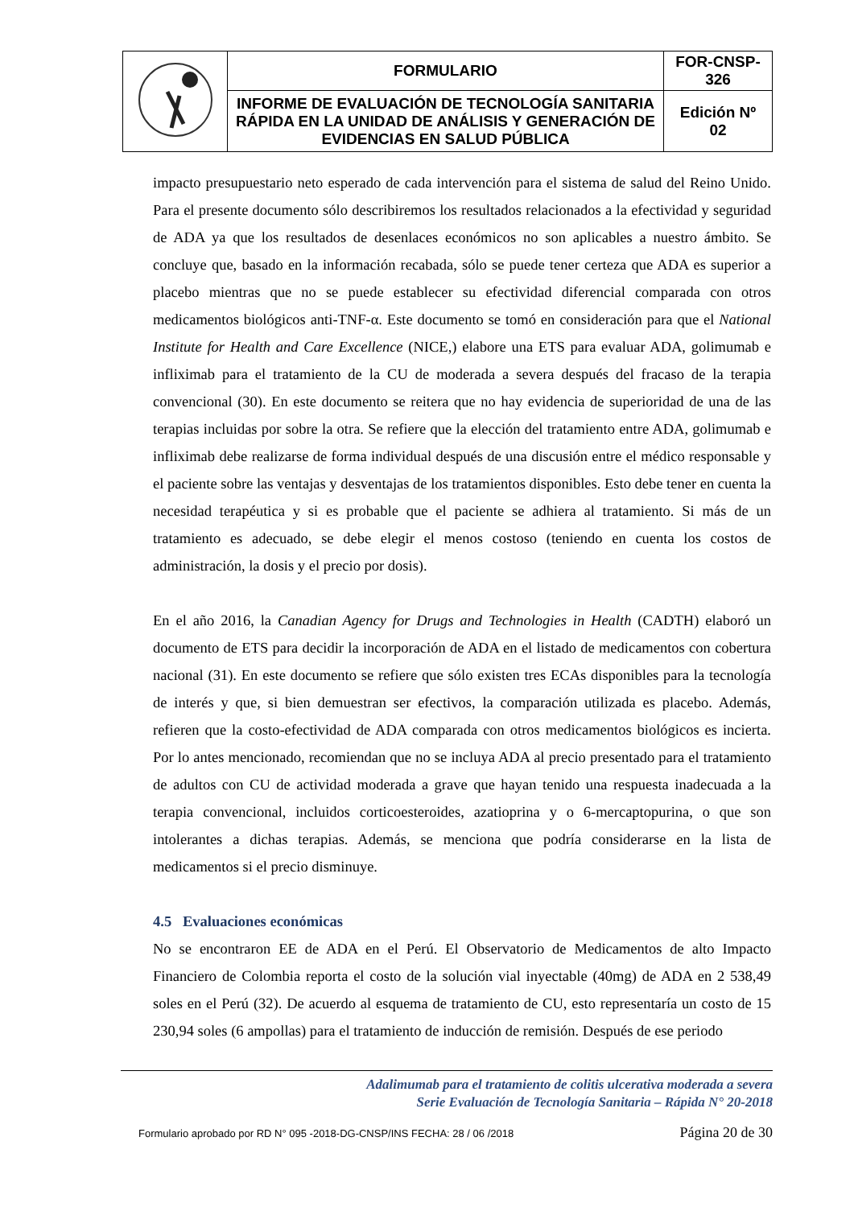| | FORMULARIO | FOR-CNSP- 326 |
| | INFORME DE EVALUACIÓN DE TECNOLOGÍA SANITARIA RÁPIDA EN LA UNIDAD DE ANÁLISIS Y GENERACIÓN DE EVIDENCIAS EN SALUD PÚBLICA | Edición Nº 02 |
impacto presupuestario neto esperado de cada intervención para el sistema de salud del Reino Unido. Para el presente documento sólo describiremos los resultados relacionados a la efectividad y seguridad de ADA ya que los resultados de desenlaces económicos no son aplicables a nuestro ámbito. Se concluye que, basado en la información recabada, sólo se puede tener certeza que ADA es superior a placebo mientras que no se puede establecer su efectividad diferencial comparada con otros medicamentos biológicos anti-TNF-α. Este documento se tomó en consideración para que el National Institute for Health and Care Excellence (NICE,) elabore una ETS para evaluar ADA, golimumab e infliximab para el tratamiento de la CU de moderada a severa después del fracaso de la terapia convencional (30). En este documento se reitera que no hay evidencia de superioridad de una de las terapias incluidas por sobre la otra. Se refiere que la elección del tratamiento entre ADA, golimumab e infliximab debe realizarse de forma individual después de una discusión entre el médico responsable y el paciente sobre las ventajas y desventajas de los tratamientos disponibles. Esto debe tener en cuenta la necesidad terapéutica y si es probable que el paciente se adhiera al tratamiento. Si más de un tratamiento es adecuado, se debe elegir el menos costoso (teniendo en cuenta los costos de administración, la dosis y el precio por dosis).
En el año 2016, la Canadian Agency for Drugs and Technologies in Health (CADTH) elaboró un documento de ETS para decidir la incorporación de ADA en el listado de medicamentos con cobertura nacional (31). En este documento se refiere que sólo existen tres ECAs disponibles para la tecnología de interés y que, si bien demuestran ser efectivos, la comparación utilizada es placebo. Además, refieren que la costo-efectividad de ADA comparada con otros medicamentos biológicos es incierta. Por lo antes mencionado, recomiendan que no se incluya ADA al precio presentado para el tratamiento de adultos con CU de actividad moderada a grave que hayan tenido una respuesta inadecuada a la terapia convencional, incluidos corticoesteroides, azatioprina y o 6-mercaptopurina, o que son intolerantes a dichas terapias. Además, se menciona que podría considerarse en la lista de medicamentos si el precio disminuye.
4.5 Evaluaciones económicas
No se encontraron EE de ADA en el Perú. El Observatorio de Medicamentos de alto Impacto Financiero de Colombia reporta el costo de la solución vial inyectable (40mg) de ADA en 2 538,49 soles en el Perú (32). De acuerdo al esquema de tratamiento de CU, esto representaría un costo de 15 230,94 soles (6 ampollas) para el tratamiento de inducción de remisión. Después de ese periodo
Adalimumab para el tratamiento de colitis ulcerativa moderada a severa
Serie Evaluación de Tecnología Sanitaria – Rápida N° 20-2018
Formulario aprobado por RD N° 095 -2018-DG-CNSP/INS FECHA: 28 / 06 /2018 Página 20 de 30